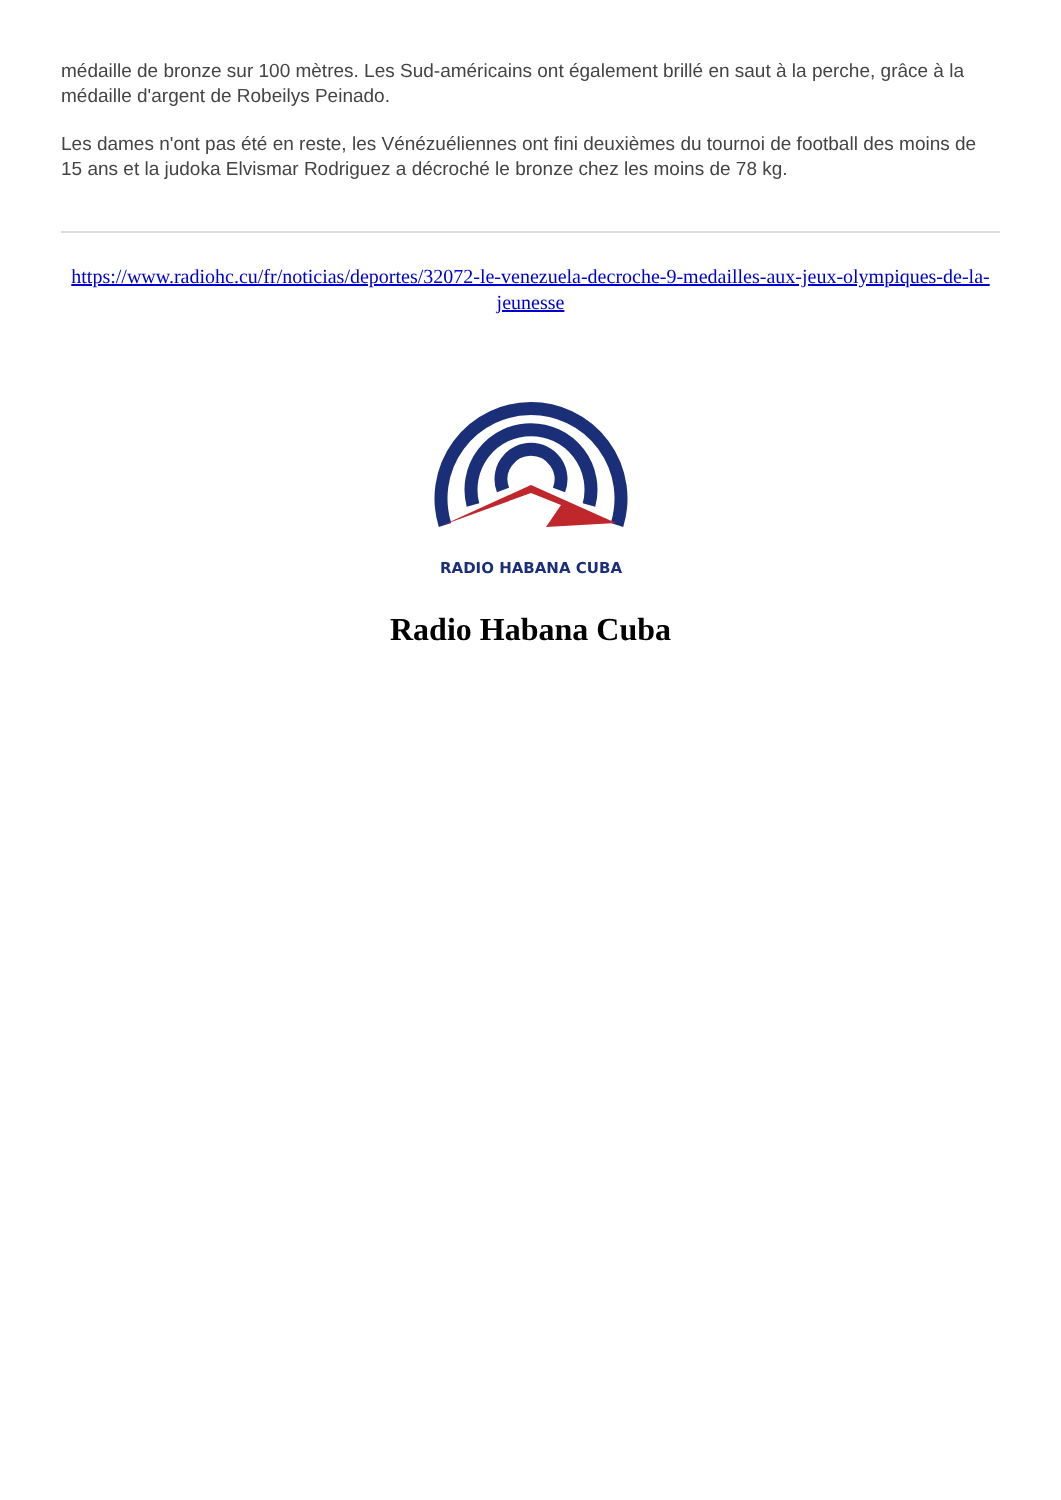médaille de bronze sur 100 mètres. Les Sud-américains ont également brillé en saut à la perche, grâce à la médaille d'argent de Robeilys Peinado.
Les dames n'ont pas été en reste, les Vénézuéliennes ont fini deuxièmes du tournoi de football des moins de 15 ans et la judoka Elvismar Rodriguez a décroché le bronze chez les moins de 78 kg.
https://www.radiohc.cu/fr/noticias/deportes/32072-le-venezuela-decroche-9-medailles-aux-jeux-olympiques-de-la-jeunesse
RADIO HABANA CUBA
Radio Habana Cuba